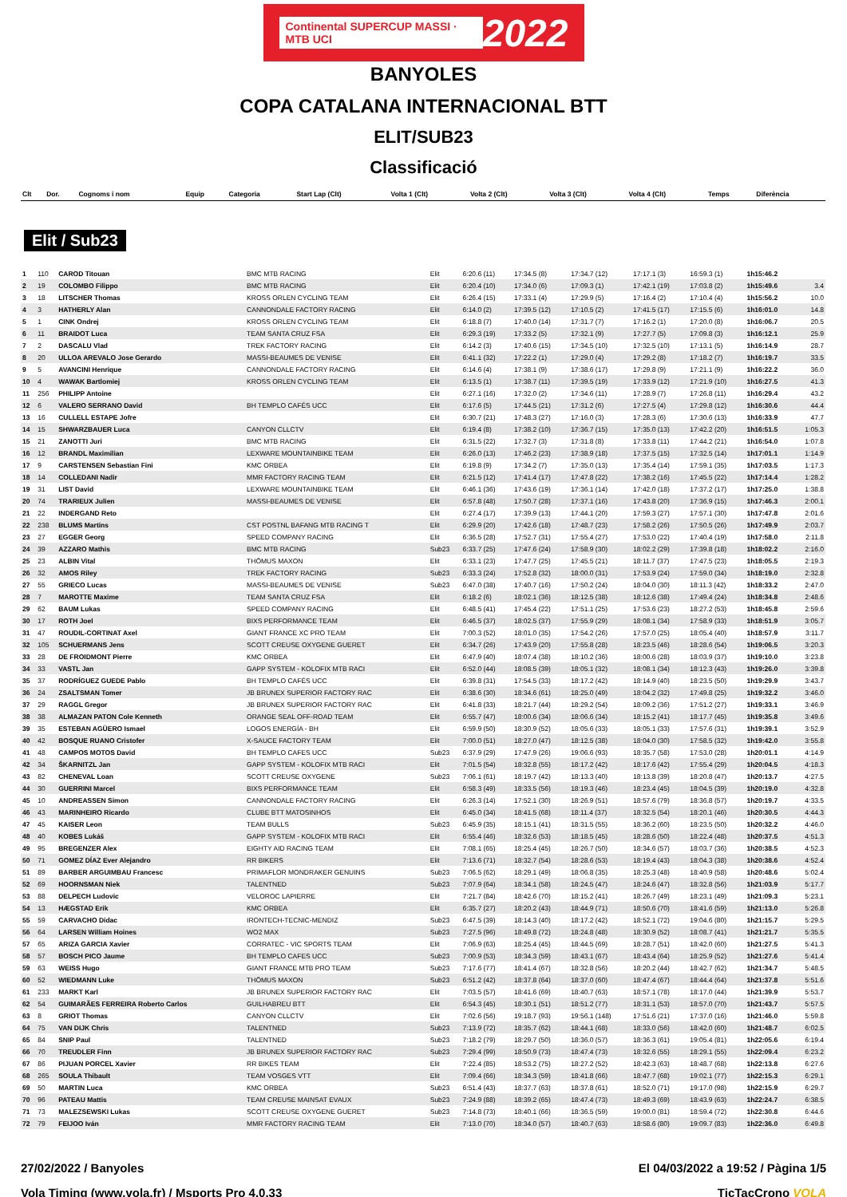Continental SUPERCUP MASSI · MTB UCI 2022
BANYOLES
COPA CATALANA INTERNACIONAL BTT
ELIT/SUB23
Classificació
| Clt | Dor. | Cognoms i nom | Equip | Categoria | Start Lap (Clt) | Volta 1 (Clt) | Volta 2 (Clt) | Volta 3 (Clt) | Volta 4 (Clt) | Temps | Diferència |
| --- | --- | --- | --- | --- | --- | --- | --- | --- | --- | --- | --- |
Elit / Sub23
| 1 | 110 | CAROD Titouan | BMC MTB RACING | Elit | 6:20.6 (11) | 17:34.5 (8) | 17:34.7 (12) | 17:17.1 (3) | 16:59.3 (1) | 1h15:46.2 | |
| 2 | 19 | COLOMBO Filippo | BMC MTB RACING | Elit | 6:20.4 (10) | 17:34.0 (6) | 17:09.3 (1) | 17:42.1 (19) | 17:03.8 (2) | 1h15:49.6 | 3.4 |
| 3 | 18 | LITSCHER Thomas | KROSS ORLEN CYCLING TEAM | Elit | 6:26.4 (15) | 17:33.1 (4) | 17:29.9 (5) | 17:16.4 (2) | 17:10.4 (4) | 1h15:56.2 | 10.0 |
| 4 | 3 | HATHERLY Alan | CANNONDALE FACTORY RACING | Elit | 6:14.0 (2) | 17:39.5 (12) | 17:10.5 (2) | 17:41.5 (17) | 17:15.5 (6) | 1h16:01.0 | 14.8 |
| 5 | 1 | CINK Ondrej | KROSS ORLEN CYCLING TEAM | Elit | 6:18.8 (7) | 17:40.0 (14) | 17:31.7 (7) | 17:16.2 (1) | 17:20.0 (8) | 1h16:06.7 | 20.5 |
| 6 | 11 | BRAIDOT Luca | TEAM SANTA CRUZ FSA | Elit | 6:29.3 (19) | 17:33.2 (5) | 17:32.1 (9) | 17:27.7 (5) | 17:09.8 (3) | 1h16:12.1 | 25.9 |
| 7 | 2 | DASCALU Vlad | TREK FACTORY RACING | Elit | 6:14.2 (3) | 17:40.6 (15) | 17:34.5 (10) | 17:32.5 (10) | 17:13.1 (5) | 1h16:14.9 | 28.7 |
| 8 | 20 | ULLOA AREVALO Jose Gerardo | MASSI-BEAUMES DE VENISE | Elit | 6:41.1 (32) | 17:22.2 (1) | 17:29.0 (4) | 17:29.2 (8) | 17:18.2 (7) | 1h16:19.7 | 33.5 |
| 9 | 5 | AVANCINI Henrique | CANNONDALE FACTORY RACING | Elit | 6:14.6 (4) | 17:38.1 (9) | 17:38.6 (17) | 17:29.8 (9) | 17:21.1 (9) | 1h16:22.2 | 36.0 |
| 10 | 4 | WAWAK Bartlomiej | KROSS ORLEN CYCLING TEAM | Elit | 6:13.5 (1) | 17:38.7 (11) | 17:39.5 (19) | 17:33.9 (12) | 17:21.9 (10) | 1h16:27.5 | 41.3 |
| 11 | 256 | PHILIPP Antoine | | Elit | 6:27.1 (16) | 17:32.0 (2) | 17:34.6 (11) | 17:28.9 (7) | 17:26.8 (11) | 1h16:29.4 | 43.2 |
| 12 | 6 | VALERO SERRANO David | BH TEMPLO CAFÉS UCC | Elit | 6:17.6 (5) | 17:44.5 (21) | 17:31.2 (6) | 17:27.5 (4) | 17:29.8 (12) | 1h16:30.6 | 44.4 |
| 13 | 16 | CULLELL ESTAPE Jofre | | Elit | 6:30.7 (21) | 17:48.3 (27) | 17:16.0 (3) | 17:28.3 (6) | 17:30.6 (13) | 1h16:33.9 | 47.7 |
| 14 | 15 | SHWARZBAUER Luca | CANYON CLLCTV | Elit | 6:19.4 (8) | 17:38.2 (10) | 17:36.7 (15) | 17:35.0 (13) | 17:42.2 (20) | 1h16:51.5 | 1:05.3 |
| 15 | 21 | ZANOTTI Juri | BMC MTB RACING | Elit | 6:31.5 (22) | 17:32.7 (3) | 17:31.8 (8) | 17:33.8 (11) | 17:44.2 (21) | 1h16:54.0 | 1:07.8 |
| 16 | 12 | BRANDL Maximilian | LEXWARE MOUNTAINBIKE TEAM | Elit | 6:26.0 (13) | 17:46.2 (23) | 17:38.9 (18) | 17:37.5 (15) | 17:32.5 (14) | 1h17:01.1 | 1:14.9 |
| 17 | 9 | CARSTENSEN Sebastian Fini | KMC ORBEA | Elit | 6:19.8 (9) | 17:34.2 (7) | 17:35.0 (13) | 17:35.4 (14) | 17:59.1 (35) | 1h17:03.5 | 1:17.3 |
| 18 | 14 | COLLEDANI Nadir | MMR FACTORY RACING TEAM | Elit | 6:21.5 (12) | 17:41.4 (17) | 17:47.8 (22) | 17:38.2 (16) | 17:45.5 (22) | 1h17:14.4 | 1:28.2 |
| 19 | 31 | LIST David | LEXWARE MOUNTAINBIKE TEAM | Elit | 6:46.1 (36) | 17:43.6 (19) | 17:36.1 (14) | 17:42.0 (18) | 17:37.2 (17) | 1h17:25.0 | 1:38.8 |
| 20 | 74 | TRARIEUX Julien | MASSI-BEAUMES DE VENISE | Elit | 6:57.8 (48) | 17:50.7 (28) | 17:37.1 (16) | 17:43.8 (20) | 17:36.9 (15) | 1h17:46.3 | 2:00.1 |
| 21 | 22 | INDERGAND Reto | | Elit | 6:27.4 (17) | 17:39.9 (13) | 17:44.1 (20) | 17:59.3 (27) | 17:57.1 (30) | 1h17:47.8 | 2:01.6 |
| 22 | 238 | BLUMS Martins | CST POSTNL BAFANG MTB RACING T | Elit | 6:29.9 (20) | 17:42.6 (18) | 17:48.7 (23) | 17:58.2 (26) | 17:50.5 (26) | 1h17:49.9 | 2:03.7 |
| 23 | 27 | EGGER Georg | SPEED COMPANY RACING | Elit | 6:36.5 (28) | 17:52.7 (31) | 17:55.4 (27) | 17:53.0 (22) | 17:40.4 (19) | 1h17:58.0 | 2:11.8 |
| 24 | 39 | AZZARO Mathis | BMC MTB RACING | Sub23 | 6:33.7 (25) | 17:47.6 (24) | 17:58.9 (30) | 18:02.2 (29) | 17:39.8 (18) | 1h18:02.2 | 2:16.0 |
| 25 | 23 | ALBIN Vital | THÖMUS MAXON | Elit | 6:33.1 (23) | 17:47.7 (25) | 17:45.5 (21) | 18:11.7 (37) | 17:47.5 (23) | 1h18:05.5 | 2:19.3 |
| 26 | 32 | AMOS Riley | TREK FACTORY RACING | Sub23 | 6:33.3 (24) | 17:52.8 (32) | 18:00.0 (31) | 17:53.9 (24) | 17:59.0 (34) | 1h18:19.0 | 2:32.8 |
| 27 | 55 | GRIECO Lucas | MASSI-BEAUMES DE VENISE | Sub23 | 6:47.0 (38) | 17:40.7 (16) | 17:50.2 (24) | 18:04.0 (30) | 18:11.3 (42) | 1h18:33.2 | 2:47.0 |
| 28 | 7 | MAROTTE Maxime | TEAM SANTA CRUZ FSA | Elit | 6:18.2 (6) | 18:02.1 (36) | 18:12.5 (38) | 18:12.6 (38) | 17:49.4 (24) | 1h18:34.8 | 2:48.6 |
| 29 | 62 | BAUM Lukas | SPEED COMPANY RACING | Elit | 6:48.5 (41) | 17:45.4 (22) | 17:51.1 (25) | 17:53.6 (23) | 18:27.2 (53) | 1h18:45.8 | 2:59.6 |
| 30 | 17 | ROTH Joel | BIXS PERFORMANCE TEAM | Elit | 6:46.5 (37) | 18:02.5 (37) | 17:55.9 (29) | 18:08.1 (34) | 17:58.9 (33) | 1h18:51.9 | 3:05.7 |
| 31 | 47 | ROUDIL-CORTINAT Axel | GIANT FRANCE XC PRO TEAM | Elit | 7:00.3 (52) | 18:01.0 (35) | 17:54.2 (26) | 17:57.0 (25) | 18:05.4 (40) | 1h18:57.9 | 3:11.7 |
| 32 | 105 | SCHUERMANS Jens | SCOTT CREUSE OXYGENE GUERET | Elit | 6:34.7 (26) | 17:43.9 (20) | 17:55.8 (28) | 18:23.5 (46) | 18:28.6 (54) | 1h19:06.5 | 3:20.3 |
| 33 | 28 | DE FROIDMONT Pierre | KMC ORBEA | Elit | 6:47.9 (40) | 18:07.4 (38) | 18:10.2 (36) | 18:00.6 (28) | 18:03.9 (37) | 1h19:10.0 | 3:23.8 |
| 34 | 33 | VASTL Jan | GAPP SYSTEM - KOLOFIX MTB RACI | Elit | 6:52.0 (44) | 18:08.5 (39) | 18:05.1 (32) | 18:08.1 (34) | 18:12.3 (43) | 1h19:26.0 | 3:39.8 |
| 35 | 37 | RODRÍGUEZ GUEDE Pablo | BH TEMPLO CAFÉS UCC | Elit | 6:39.8 (31) | 17:54.5 (33) | 18:17.2 (42) | 18:14.9 (40) | 18:23.5 (50) | 1h19:29.9 | 3:43.7 |
| 36 | 24 | ZSALTSMAN Tomer | JB BRUNEX SUPERIOR FACTORY RAC | Elit | 6:38.6 (30) | 18:34.6 (61) | 18:25.0 (49) | 18:04.2 (32) | 17:49.8 (25) | 1h19:32.2 | 3:46.0 |
| 37 | 29 | RAGGL Gregor | JB BRUNEX SUPERIOR FACTORY RAC | Elit | 6:41.8 (33) | 18:21.7 (44) | 18:29.2 (54) | 18:09.2 (36) | 17:51.2 (27) | 1h19:33.1 | 3:46.9 |
| 38 | 38 | ALMAZAN PATON Cole Kenneth | ORANGE SEAL OFF-ROAD TEAM | Elit | 6:55.7 (47) | 18:00.6 (34) | 18:06.6 (34) | 18:15.2 (41) | 18:17.7 (45) | 1h19:35.8 | 3:49.6 |
| 39 | 35 | ESTEBAN AGÜERO Ismael | LOGOS ENERGÍA - BH | Elit | 6:59.9 (50) | 18:30.9 (52) | 18:05.6 (33) | 18:05.1 (33) | 17:57.6 (31) | 1h19:39.1 | 3:52.9 |
| 40 | 42 | BOSQUE RUANO Cristofer | X-SAUCE FACTORY TEAM | Elit | 7:00.0 (51) | 18:27.0 (47) | 18:12.5 (38) | 18:04.0 (30) | 17:58.5 (32) | 1h19:42.0 | 3:55.8 |
| 41 | 48 | CAMPOS MOTOS David | BH TEMPLO CAFES UCC | Sub23 | 6:37.9 (29) | 17:47.9 (26) | 19:06.6 (93) | 18:35.7 (58) | 17:53.0 (28) | 1h20:01.1 | 4:14.9 |
| 42 | 34 | ŠKARNITZL Jan | GAPP SYSTEM - KOLOFIX MTB RACI | Elit | 7:01.5 (54) | 18:32.8 (55) | 18:17.2 (42) | 18:17.6 (42) | 17:55.4 (29) | 1h20:04.5 | 4:18.3 |
| 43 | 82 | CHENEVAL Loan | SCOTT CREUSE OXYGENE | Sub23 | 7:06.1 (61) | 18:19.7 (42) | 18:13.3 (40) | 18:13.8 (39) | 18:20.8 (47) | 1h20:13.7 | 4:27.5 |
| 44 | 30 | GUERRINI Marcel | BIXS PERFORMANCE TEAM | Elit | 6:58.3 (49) | 18:33.5 (56) | 18:19.3 (46) | 18:23.4 (45) | 18:04.5 (39) | 1h20:19.0 | 4:32.8 |
| 45 | 10 | ANDREASSEN Simon | CANNONDALE FACTORY RACING | Elit | 6:26.3 (14) | 17:52.1 (30) | 18:26.9 (51) | 18:57.6 (79) | 18:36.8 (57) | 1h20:19.7 | 4:33.5 |
| 46 | 43 | MARINHEIRO Ricardo | CLUBE BTT MATOSINHOS | Elit | 6:45.0 (34) | 18:41.5 (68) | 18:11.4 (37) | 18:32.5 (54) | 18:20.1 (46) | 1h20:30.5 | 4:44.3 |
| 47 | 45 | KAISER Leon | TEAM BULLS | Sub23 | 6:45.9 (35) | 18:15.1 (41) | 18:31.5 (55) | 18:36.2 (60) | 18:23.5 (50) | 1h20:32.2 | 4:46.0 |
| 48 | 40 | KOBES Lukáš | GAPP SYSTEM - KOLOFIX MTB RACI | Elit | 6:55.4 (46) | 18:32.6 (53) | 18:18.5 (45) | 18:28.6 (50) | 18:22.4 (48) | 1h20:37.5 | 4:51.3 |
| 49 | 95 | BREGENZER Alex | EIGHTY AID RACING TEAM | Elit | 7:08.1 (65) | 18:25.4 (45) | 18:26.7 (50) | 18:34.6 (57) | 18:03.7 (36) | 1h20:38.5 | 4:52.3 |
| 50 | 71 | GOMEZ DÍAZ Ever Alejandro | RR BIKERS | Elit | 7:13.6 (71) | 18:32.7 (54) | 18:28.6 (53) | 18:19.4 (43) | 18:04.3 (38) | 1h20:38.6 | 4:52.4 |
| 51 | 89 | BARBER ARGUIMBAU Francesc | PRIMAFLOR MONDRAKER GENUINS | Sub23 | 7:06.5 (62) | 18:29.1 (49) | 18:06.8 (35) | 18:25.3 (48) | 18:40.9 (58) | 1h20:48.6 | 5:02.4 |
| 52 | 69 | HOORNSMAN Niek | TALENTNED | Sub23 | 7:07.9 (64) | 18:34.1 (58) | 18:24.5 (47) | 18:24.6 (47) | 18:32.8 (56) | 1h21:03.9 | 5:17.7 |
| 53 | 88 | DELPECH Ludovic | VELOROC LAPIERRE | Elit | 7:21.7 (84) | 18:42.6 (70) | 18:15.2 (41) | 18:26.7 (49) | 18:23.1 (49) | 1h21:09.3 | 5:23.1 |
| 54 | 13 | HÆGSTAD Erik | KMC ORBEA | Elit | 6:35.7 (27) | 18:20.2 (43) | 18:44.9 (71) | 18:50.6 (70) | 18:41.6 (59) | 1h21:13.0 | 5:26.8 |
| 55 | 59 | CARVACHO Didac | IRONTECH-TECNIC-MENDIZ | Sub23 | 6:47.5 (39) | 18:14.3 (40) | 18:17.2 (42) | 18:52.1 (72) | 19:04.6 (80) | 1h21:15.7 | 5:29.5 |
| 56 | 64 | LARSEN William Hoines | WO2 MAX | Sub23 | 7:27.5 (96) | 18:49.8 (72) | 18:24.8 (48) | 18:30.9 (52) | 18:08.7 (41) | 1h21:21.7 | 5:35.5 |
| 57 | 65 | ARIZA GARCIA Xavier | CORRATEC - VIC SPORTS TEAM | Elit | 7:06.9 (63) | 18:25.4 (45) | 18:44.5 (69) | 18:28.7 (51) | 18:42.0 (60) | 1h21:27.5 | 5:41.3 |
| 58 | 57 | BOSCH PICO Jaume | BH TEMPLO CAFES UCC | Sub23 | 7:00.9 (53) | 18:34.3 (59) | 18:43.1 (67) | 18:43.4 (64) | 18:25.9 (52) | 1h21:27.6 | 5:41.4 |
| 59 | 63 | WEISS Hugo | GIANT FRANCE MTB PRO TEAM | Sub23 | 7:17.6 (77) | 18:41.4 (67) | 18:32.8 (56) | 18:20.2 (44) | 18:42.7 (62) | 1h21:34.7 | 5:48.5 |
| 60 | 52 | WIEDMANN Luke | THÖMUS MAXON | Sub23 | 6:51.2 (42) | 18:37.8 (64) | 18:37.0 (60) | 18:47.4 (67) | 18:44.4 (64) | 1h21:37.8 | 5:51.6 |
| 61 | 233 | MARKT Karl | JB BRUNEX SUPERIOR FACTORY RAC | Elit | 7:03.5 (57) | 18:41.6 (69) | 18:40.7 (63) | 18:57.1 (78) | 18:17.0 (44) | 1h21:39.9 | 5:53.7 |
| 62 | 54 | GUIMARÃES FERREIRA Roberto Carlos | GUILHABREU BTT | Elit | 6:54.3 (45) | 18:30.1 (51) | 18:51.2 (77) | 18:31.1 (53) | 18:57.0 (70) | 1h21:43.7 | 5:57.5 |
| 63 | 8 | GRIOT Thomas | CANYON CLLCTV | Elit | 7:02.6 (56) | 19:18.7 (93) | 19:56.1 (148) | 17:51.6 (21) | 17:37.0 (16) | 1h21:46.0 | 5:59.8 |
| 64 | 75 | VAN DIJK Chris | TALENTNED | Sub23 | 7:13.9 (72) | 18:35.7 (62) | 18:44.1 (68) | 18:33.0 (56) | 18:42.0 (60) | 1h21:48.7 | 6:02.5 |
| 65 | 84 | SNIP Paul | TALENTNED | Sub23 | 7:18.2 (79) | 18:29.7 (50) | 18:36.0 (57) | 18:36.3 (61) | 19:05.4 (81) | 1h22:05.6 | 6:19.4 |
| 66 | 70 | TREUDLER Finn | JB BRUNEX SUPERIOR FACTORY RAC | Sub23 | 7:29.4 (99) | 18:50.9 (73) | 18:47.4 (73) | 18:32.6 (55) | 18:29.1 (55) | 1h22:09.4 | 6:23.2 |
| 67 | 86 | PIJUAN PORCEL Xavier | RR BIKES TEAM | Elit | 7:22.4 (85) | 18:53.2 (75) | 18:27.2 (52) | 18:42.3 (63) | 18:48.7 (68) | 1h22:13.8 | 6:27.6 |
| 68 | 265 | SOULA Thibault | TEAM VOSGES VTT | Elit | 7:09.4 (66) | 18:34.3 (59) | 18:41.8 (66) | 18:47.7 (68) | 19:02.1 (77) | 1h22:15.3 | 6:29.1 |
| 69 | 50 | MARTIN Luca | KMC ORBEA | Sub23 | 6:51.4 (43) | 18:37.7 (63) | 18:37.8 (61) | 18:52.0 (71) | 19:17.0 (98) | 1h22:15.9 | 6:29.7 |
| 70 | 96 | PATEAU Mattis | TEAM CREUSE MAINSAT EVAUX | Sub23 | 7:24.9 (88) | 18:39.2 (65) | 18:47.4 (73) | 18:49.3 (69) | 18:43.9 (63) | 1h22:24.7 | 6:38.5 |
| 71 | 73 | MALEZSEWSKI Lukas | SCOTT CREUSE OXYGENE GUERET | Sub23 | 7:14.8 (73) | 18:40.1 (66) | 18:36.5 (59) | 19:00.0 (81) | 18:59.4 (72) | 1h22:30.8 | 6:44.6 |
| 72 | 79 | FEIJOO Iván | MMR FACTORY RACING TEAM | Elit | 7:13.0 (70) | 18:34.0 (57) | 18:40.7 (63) | 18:58.6 (80) | 19:09.7 (83) | 1h22:36.0 | 6:49.8 |
27/02/2022 / Banyoles El 04/03/2022 a 19:52 / Pàgina 1/5
Vola Timing (www.vola.fr) / Msports Pro 4.0.33 TicTacCrono VOLA